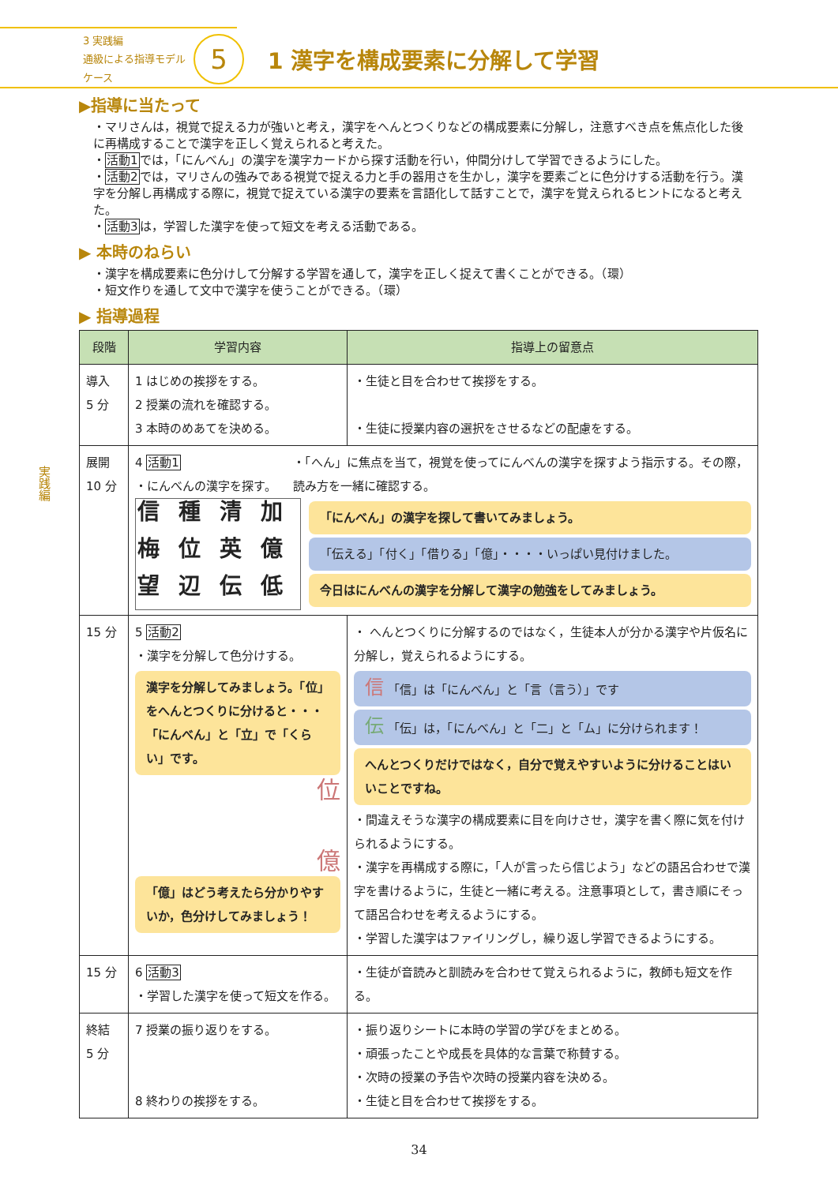3 実践編
通級による指導モデルケース
5
1 漢字を構成要素に分解して学習
実践編
▶指導に当たって
・マリさんは，視覚で捉える力が強いと考え，漢字をへんとつくりなどの構成要素に分解し，注意すべき点を焦点化した後に再構成することで漢字を正しく覚えられると考えた。
・活動1では，「にんべん」の漢字を漢字カードから探す活動を行い，仲間分けして学習できるようにした。
・活動2では，マリさんの強みである視覚で捉える力と手の器用さを生かし，漢字を要素ごとに色分けする活動を行う。漢字を分解し再構成する際に，視覚で捉えている漢字の要素を言語化して話すことで，漢字を覚えられるヒントになると考えた。
・活動3は，学習した漢字を使って短文を考える活動である。
▶ 本時のねらい
・漢字を構成要素に色分けして分解する学習を通して，漢字を正しく捉えて書くことができる。（環）
・短文作りを通して文中で漢字を使うことができる。（環）
▶ 指導過程
| 段階 | 学習内容 | 指導上の留意点 |
| --- | --- | --- |
| 導入 5 分 | 1 はじめの挨拶をする。 2 授業の流れを確認する。 3 本時のめあてを決める。 | ・生徒と目を合わせて挨拶をする。 ・生徒に授業内容の選択をさせるなどの配慮をする。 |
| 展開 10 分 | 4 活動1 ・にんべんの漢字を探す。 ・「へん」に焦点を当て，視覚を使ってにんべんの漢字を探すよう指示する。その際，読み方を一緒に確認する。 信 種 清 加 梅 位 英 億 望 辺 伝 低 「にんべん」の漢字を探して書いてみましょう。 「伝える」「付く」「借りる」「億」・・・・いっぱい見付けました。 今日はにんべんの漢字を分解して漢字の勉強をしてみましょう。 | |
| 15 分 | 5 活動2 ・漢字を分解して色分けする。 漢字を分解してみましょう。「位」をへんとつくりに分けると・・・「にんべん」と「立」で「くらい」です。 位 億 「億」はどう考えたら分かりやすいか，色分けしてみましょう！ | ・ へんとつくりに分解するのではなく，生徒本人が分かる漢字や片仮名に分解し，覚えられるようにする。 信 「信」は「にんべん」と「言（言う）」です 伝 「伝」は，「にんべん」と「二」と「ム」に分けられます！ へんとつくりだけではなく，自分で覚えやすいように分けることはいいことですね。 ・間違えそうな漢字の構成要素に目を向けさせ，漢字を書く際に気を付けられるようにする。 ・漢字を再構成する際に，「人が言ったら信じよう」などの語呂合わせで漢字を書けるように，生徒と一緒に考える。注意事項として，書き順にそって語呂合わせを考えるようにする。 ・学習した漢字はファイリングし，繰り返し学習できるようにする。 |
| 15 分 | 6 活動3 ・学習した漢字を使って短文を作る。 | ・生徒が音読みと訓読みを合わせて覚えられるように，教師も短文を作る。 |
| 終結 5 分 | 7 授業の振り返りをする。 8 終わりの挨拶をする。 | ・振り返りシートに本時の学習の学びをまとめる。 ・頑張ったことや成長を具体的な言葉で称賛する。 ・次時の授業の予告や次時の授業内容を決める。 ・生徒と目を合わせて挨拶をする。 |
34